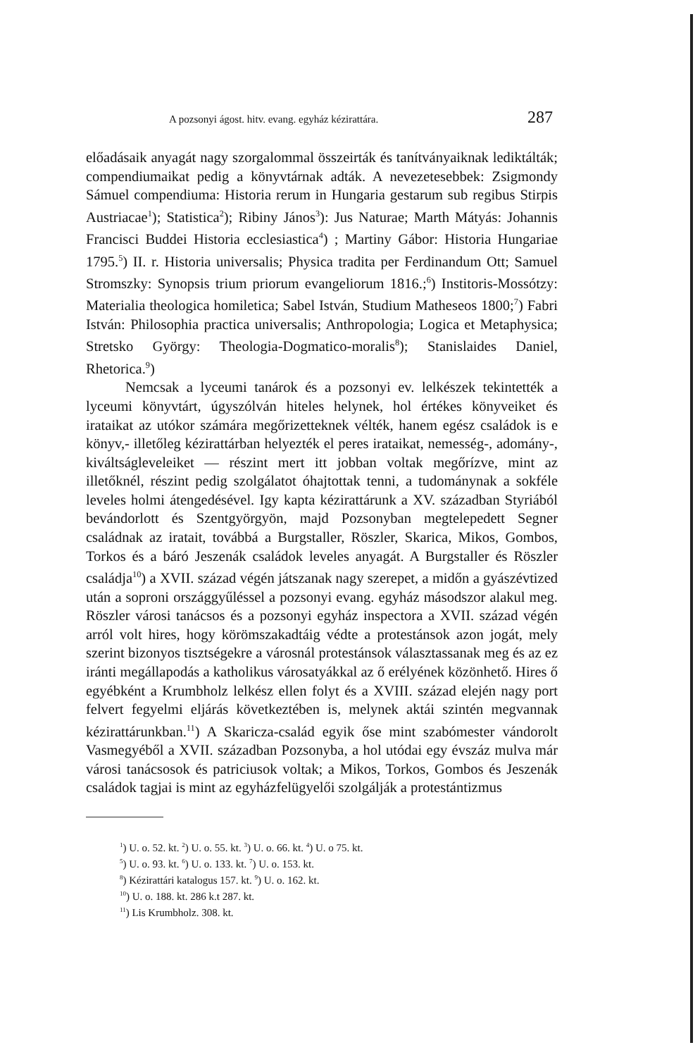A pozsonyi ágost. hitv. evang. egyház kézirattára. 287
előadásaik anyagát nagy szorgalommal összeirták és tanítványaiknak lediktálták; compendiumaikat pedig a könyvtárnak adták. A nevezetesebbek: Zsigmondy Sámuel compendiuma: Historia rerum in Hungaria gestarum sub regibus Stirpis Austriacae<sup>1</sup>); Statistica<sup>2</sup>); Ribiny János<sup>3</sup>): Jus Naturae; Marth Mátyás: Johannis Francisci Buddei Historia ecclesiastica<sup>4</sup>) ; Martiny Gábor: Historia Hungariae 1795.<sup>5</sup>) II. r. Historia universalis; Physica tradita per Ferdinandum Ott; Samuel Stromszky: Synopsis trium priorum evangeliorum 1816.;<sup>6</sup>) Institoris-Mossótzy: Materialia theologica homiletica; Sabel István, Studium Matheseos 1800;<sup>7</sup>) Fabri István: Philosophia practica universalis; Anthropologia; Logica et Metaphysica; Stretsko György: Theologia-Dogmatico-moralis<sup>8</sup>); Stanislaides Daniel, Rhetorica.<sup>9</sup>)
Nemcsak a lyceumi tanárok és a pozsonyi ev. lelkészek tekintették a lyceumi könyvtárt, úgyszólván hiteles helynek, hol értékes könyveiket és irataikat az utókor számára megőrizetteknek vélték, hanem egész családok is e könyv,- illetőleg kézirattárban helyezték el peres irataikat, nemesség-, adomány-, kiváltságleveleiket — részint mert itt jobban voltak megőrízve, mint az illetőknél, részint pedig szolgálatot óhajtottak tenni, a tudománynak a sokféle leveles holmi átengedésével. Igy kapta kézirattárunk a XV. században Styriából bevándorlott és Szentgyörgyön, majd Pozsonyban megtelepedett Segner családnak az iratait, továbbá a Burgstaller, Röszler, Skarica, Mikos, Gombos, Torkos és a báró Jeszenák családok leveles anyagát. A Burgstaller és Röszler családja<sup>10</sup>) a XVII. század végén játszanak nagy szerepet, a midőn a gyászévtized után a soproni országgyűléssel a pozsonyi evang. egyház másodszor alakul meg. Röszler városi tanácsos és a pozsonyi egyház inspectora a XVII. század végén arról volt hires, hogy körömszakadtáig védte a protestánsok azon jogát, mely szerint bizonyos tisztségekre a városnál protestánsok választassanak meg és az ez iránti megállapodás a katholikus városatyákkal az ő erélyének közönhető. Hires ő egyébként a Krumbholz lelkész ellen folyt és a XVIII. század elején nagy port felvert fegyelmi eljárás következtében is, melynek aktái szintén megvannak kézirattárunkban.<sup>11</sup>) A Skaricza-család egyik őse mint szabómester vándorolt Vasmegyéből a XVII. században Pozsonyba, a hol utódai egy évszáz mulva már városi tanácsosok és patriciusok voltak; a Mikos, Torkos, Gombos és Jeszenák családok tagjai is mint az egyházfelügyelői szolgálják a protestántizmus
<sup>1</sup>) U. o. 52. kt. <sup>2</sup>) U. o. 55. kt. <sup>3</sup>) U. o. 66. kt. <sup>4</sup>) U. o 75. kt.
<sup>5</sup>) U. o. 93. kt. <sup>6</sup>) U. o. 133. kt. <sup>7</sup>) U. o. 153. kt.
<sup>8</sup>) Kézirattári katalogus 157. kt. <sup>9</sup>) U. o. 162. kt.
<sup>10</sup>) U. o. 188. kt. 286 k.t 287. kt.
<sup>11</sup>) Lis Krumbholz. 308. kt.